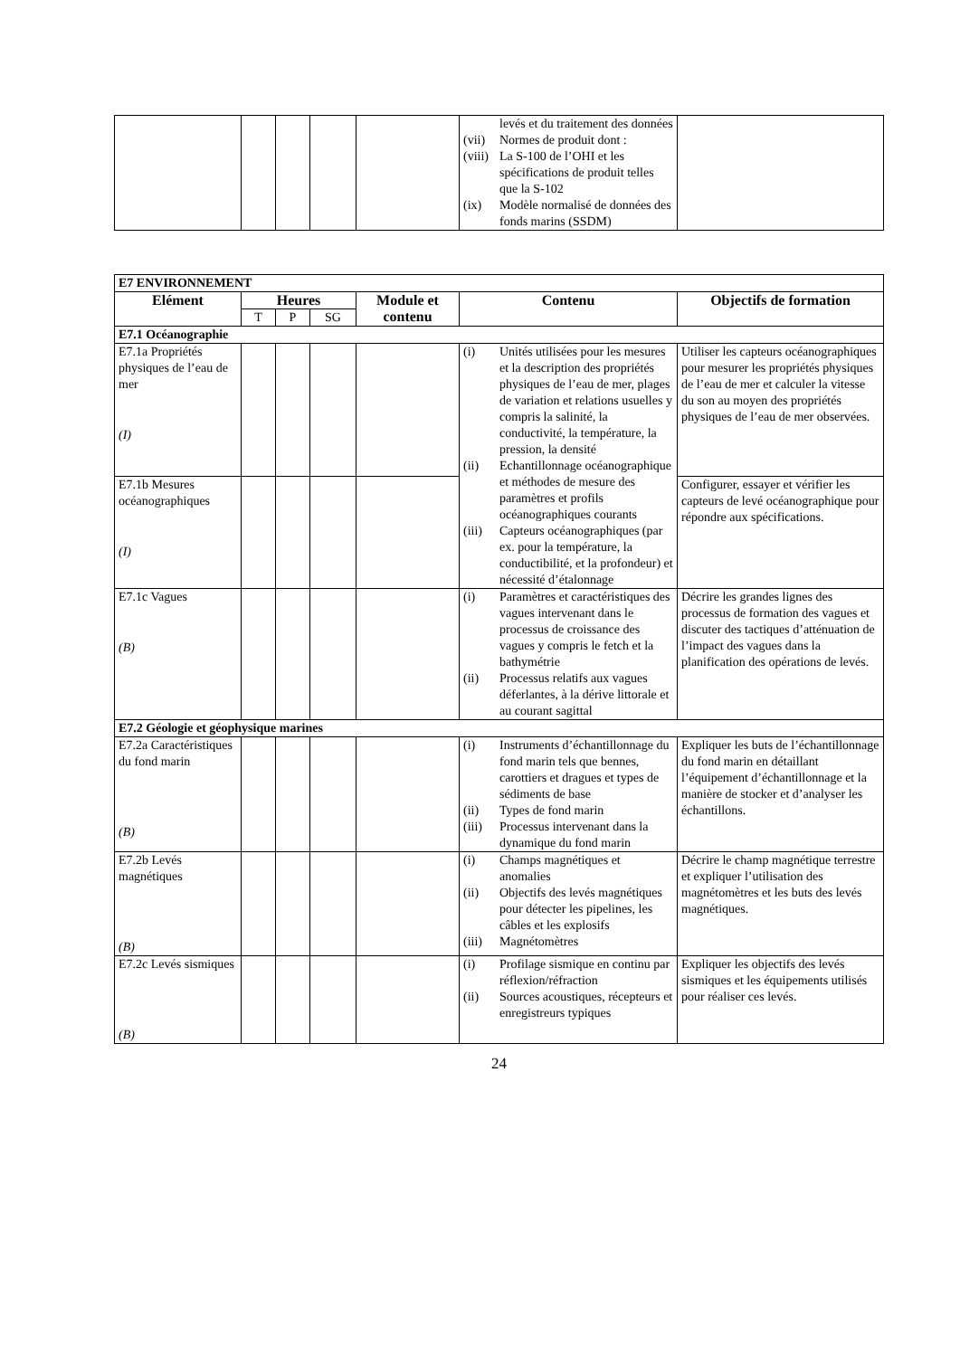| | | | | | levés et du traitement des données (vii) Normes de produit dont : (viii) La S-100 de l’OHI et les spécifications de produit telles que la S-102 (ix) Modèle normalisé de données des fonds marins (SSDM) | |
| E7 ENVIRONNEMENT | | | | | | |
| Elément | Heures | | | Module et contenu | Contenu | Objectifs de formation |
| | T | P | SG | | | |
| E7.1 Océanographie | | | | | | |
| E7.1a Propriétés physiques de l’eau de mer (I) | | | | | (i) Unités utilisées pour les mesures et la description des propriétés physiques de l’eau de mer, plages de variation et relations usuelles y compris la salinité, la conductivité, la température, la pression, la densité (ii) Echantillonnage océanographique et méthodes de mesure des paramètres et profils océanographiques courants (iii) Capteurs océanographiques (par ex. pour la température, la conductibilité, et la profondeur) et nécessité d’étalonnage | Utiliser les capteurs océanographiques pour mesurer les propriétés physiques de l’eau de mer et calculer la vitesse du son au moyen des propriétés physiques de l’eau de mer observées. |
| E7.1b Mesures océanographiques (I) | | | | | | Configurer, essayer et vérifier les capteurs de levé océanographique pour répondre aux spécifications. |
| E7.1c Vagues (B) | | | | | (i) Paramètres et caractéristiques des vagues intervenant dans le processus de croissance des vagues y compris le fetch et la bathymétrie (ii) Processus relatifs aux vagues déferlantes, à la dérive littorale et au courant sagittal | Décrire les grandes lignes des processus de formation des vagues et discuter des tactiques d’atténuation de l’impact des vagues dans la planification des opérations de levés. |
| E7.2 Géologie et géophysique marines | | | | | | |
| E7.2a Caractéristiques du fond marin (B) | | | | | (i) Instruments d’échantillonnage du fond marin tels que bennes, carottiers et dragues et types de sédiments de base (ii) Types de fond marin (iii) Processus intervenant dans la dynamique du fond marin | Expliquer les buts de l’échantillonnage du fond marin en détaillant l’équipement d’échantillonnage et la manière de stocker et d’analyser les échantillons. |
| E7.2b Levés magnétiques (B) | | | | | (i) Champs magnétiques et anomalies (ii) Objectifs des levés magnétiques pour détecter les pipelines, les câbles et les explosifs (iii) Magnétomètres | Décrire le champ magnétique terrestre et expliquer l’utilisation des magnétomètres et les buts des levés magnétiques. |
| E7.2c Levés sismiques (B) | | | | | (i) Profilage sismique en continu par réflexion/réfraction (ii) Sources acoustiques, récepteurs et enregistreurs typiques | Expliquer les objectifs des levés sismiques et les équipements utilisés pour réaliser ces levés. |
24